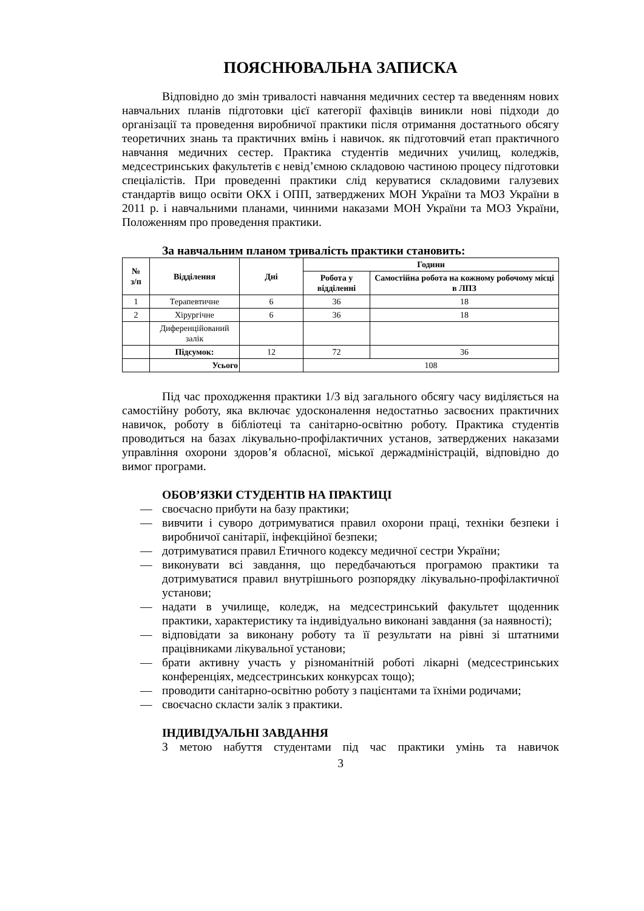ПОЯСНЮВАЛЬНА ЗАПИСКА
Відповідно до змін тривалості навчання медичних сестер та введенням нових навчальних планів підготовки цієї категорії фахівців виникли нові підходи до організації та проведення виробничої практики після отримання достатнього обсягу теоретичних знань та практичних вмінь і навичок. як підготовчий етап практичного навчання медичних сестер. Практика студентів медичних училищ, коледжів, медсестринських факультетів є невід’ємною складовою частиною процесу підготовки спеціалістів. При проведенні практики слід керуватися складовими галузевих стандартів вищо освіти ОКХ і ОПП, затверджених МОН України та МОЗ України в 2011 р. і навчальними планами, чинними наказами МОН України та МОЗ України, Положенням про проведення практики.
За навчальним планом тривалість практики становить:
| № з/п | Відділення | Дні | Години | |
| --- | --- | --- | --- | --- |
| | | | Робота у відділенні | Самостійна робота на кожному робочому місці в ЛПЗ |
| 1 | Терапевтичне | 6 | 36 | 18 |
| 2 | Хірургічне | 6 | 36 | 18 |
| | Диференційований залік | | | |
| | Підсумок: | 12 | 72 | 36 |
| | Усього | | 108 | |
Під час проходження практики 1/3 від загального обсягу часу виділяється на самостійну роботу, яка включає удосконалення недостатньо засвоєних практичних навичок, роботу в бібліотеці та санітарно-освітню роботу. Практика студентів проводиться на базах лікувально-профілактичних установ, затверджених наказами управління охорони здоров’я обласної, міської держадміністрацій, відповідно до вимог програми.
ОБОВ’ЯЗКИ СТУДЕНТІВ НА ПРАКТИЦІ
— своєчасно прибути на базу практики;
— вивчити і суворо дотримуватися правил охорони праці, техніки безпеки і виробничої санітарії, інфекційної безпеки;
— дотримуватися правил Етичного кодексу медичної сестри України;
— виконувати всі завдання, що передбачаються програмою практики та дотримуватися правил внутрішнього розпорядку лікувально-профілактичної установи;
— надати в училище, коледж, на медсестринський факультет щоденник практики, характеристику та індивідуально виконані завдання (за наявності);
— відповідати за виконану роботу та її результати на рівні зі штатними працівниками лікувальної установи;
— брати активну участь у різноманітній роботі лікарні (медсестринських конференціях, медсестринських конкурсах тощо);
— проводити санітарно-освітню роботу з пацієнтами та їхніми родичами;
— своєчасно скласти залік з практики.
ІНДИВІДУАЛЬНІ ЗАВДАННЯ
З метою набуття студентами під час практики умінь та навичок
3